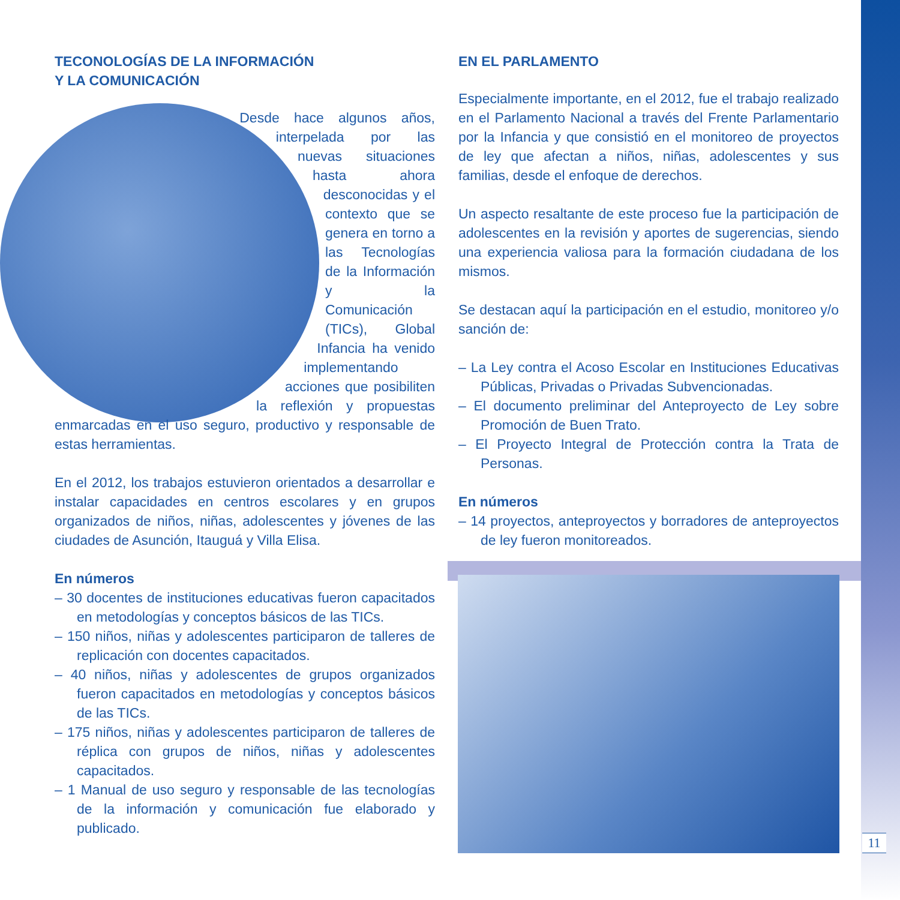TECONOLOGÍAS DE LA INFORMACIÓN
Y LA COMUNICACIÓN
Desde hace algunos años, interpelada por las nuevas situaciones hasta ahora desconocidas y el contexto que se genera en torno a las Tecnologías de la Información y la Comunicación (TICs), Global Infancia ha venido implementando acciones que posibiliten la reflexión y propuestas enmarcadas en el uso seguro, productivo y responsable de estas herramientas.
En el 2012, los trabajos estuvieron orientados a desarrollar e instalar capacidades en centros escolares y en grupos organizados de niños, niñas, adolescentes y jóvenes de las ciudades de Asunción, Itauguá y Villa Elisa.
En números
– 30 docentes de instituciones educativas fueron capacitados en metodologías y conceptos básicos de las TICs.
– 150 niños, niñas y adolescentes participaron de talleres de replicación con docentes capacitados.
– 40 niños, niñas y adolescentes de grupos organizados fueron capacitados en metodologías y conceptos básicos de las TICs.
– 175 niños, niñas y adolescentes participaron de talleres de réplica con grupos de niños, niñas y adolescentes capacitados.
– 1 Manual de uso seguro y responsable de las tecnologías de la información y comunicación fue elaborado y publicado.
EN EL PARLAMENTO
Especialmente importante, en el 2012, fue el trabajo realizado en el Parlamento Nacional a través del Frente Parlamentario por la Infancia y que consistió en el monitoreo de proyectos de ley que afectan a niños, niñas, adolescentes y sus familias, desde el enfoque de derechos.
Un aspecto resaltante de este proceso fue la participación de adolescentes en la revisión y aportes de sugerencias, siendo una experiencia valiosa para la formación ciudadana de los mismos.
Se destacan aquí la participación en el estudio, monitoreo y/o sanción de:
– La Ley contra el Acoso Escolar en Instituciones Educativas Públicas, Privadas o Privadas Subvencionadas.
– El documento preliminar del Anteproyecto de Ley sobre Promoción de Buen Trato.
– El Proyecto Integral de Protección contra la Trata de Personas.
En números
– 14 proyectos, anteproyectos y borradores de anteproyectos de ley fueron monitoreados.
11